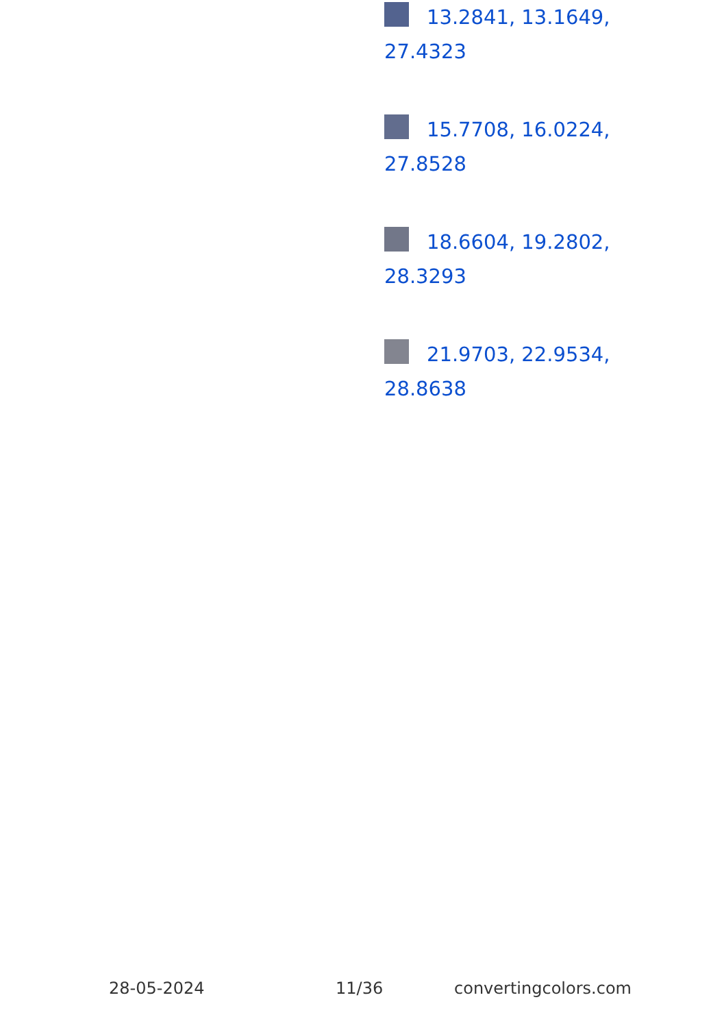13.2841, 13.1649, 27.4323
15.7708, 16.0224, 27.8528
18.6604, 19.2802, 28.3293
21.9703, 22.9534, 28.8638
28-05-2024 11/36 convertingcolors.com